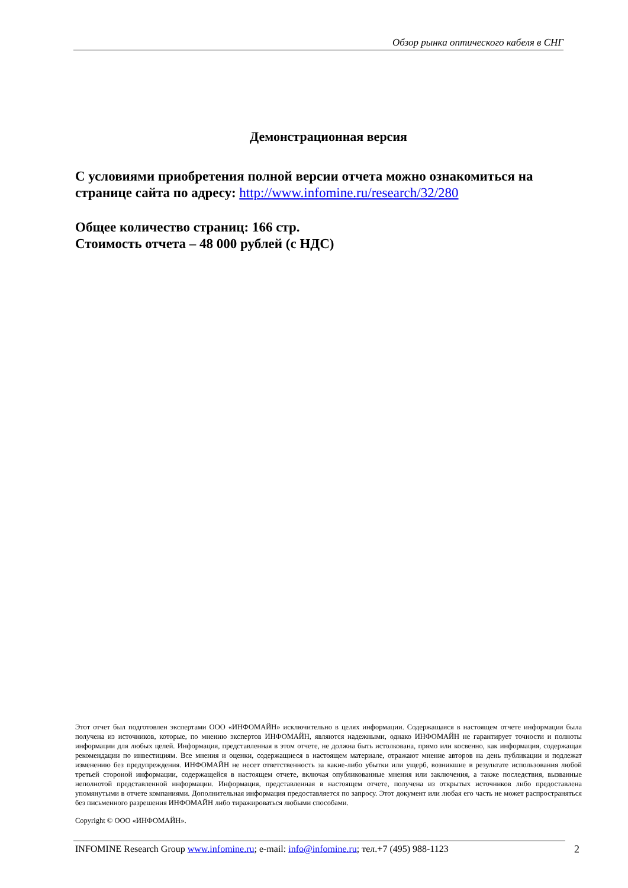Обзор рынка оптического кабеля в СНГ
Демонстрационная версия
С условиями приобретения полной версии отчета можно ознакомиться на странице сайта по адресу: http://www.infomine.ru/research/32/280
Общее количество страниц: 166 стр.
Стоимость отчета – 48 000 рублей (с НДС)
Этот отчет был подготовлен экспертами ООО «ИНФОМАЙН» исключительно в целях информации. Содержащаяся в настоящем отчете информация была получена из источников, которые, по мнению экспертов ИНФОМАЙН, являются надежными, однако ИНФОМАЙН не гарантирует точности и полноты информации для любых целей. Информация, представленная в этом отчете, не должна быть истолкована, прямо или косвенно, как информация, содержащая рекомендации по инвестициям. Все мнения и оценки, содержащиеся в настоящем материале, отражают мнение авторов на день публикации и подлежат изменению без предупреждения. ИНФОМАЙН не несет ответственность за какие-либо убытки или ущерб, возникшие в результате использования любой третьей стороной информации, содержащейся в настоящем отчете, включая опубликованные мнения или заключения, а также последствия, вызванные неполнотой представленной информации. Информация, представленная в настоящем отчете, получена из открытых источников либо предоставлена упомянутыми в отчете компаниями. Дополнительная информация предоставляется по запросу. Этот документ или любая его часть не может распространяться без письменного разрешения ИНФОМАЙН либо тиражироваться любыми способами.
Copyright © ООО «ИНФОМАЙН».
INFOMINE Research Group www.infomine.ru; e-mail: info@infomine.ru; тел.+7 (495) 988-1123
2